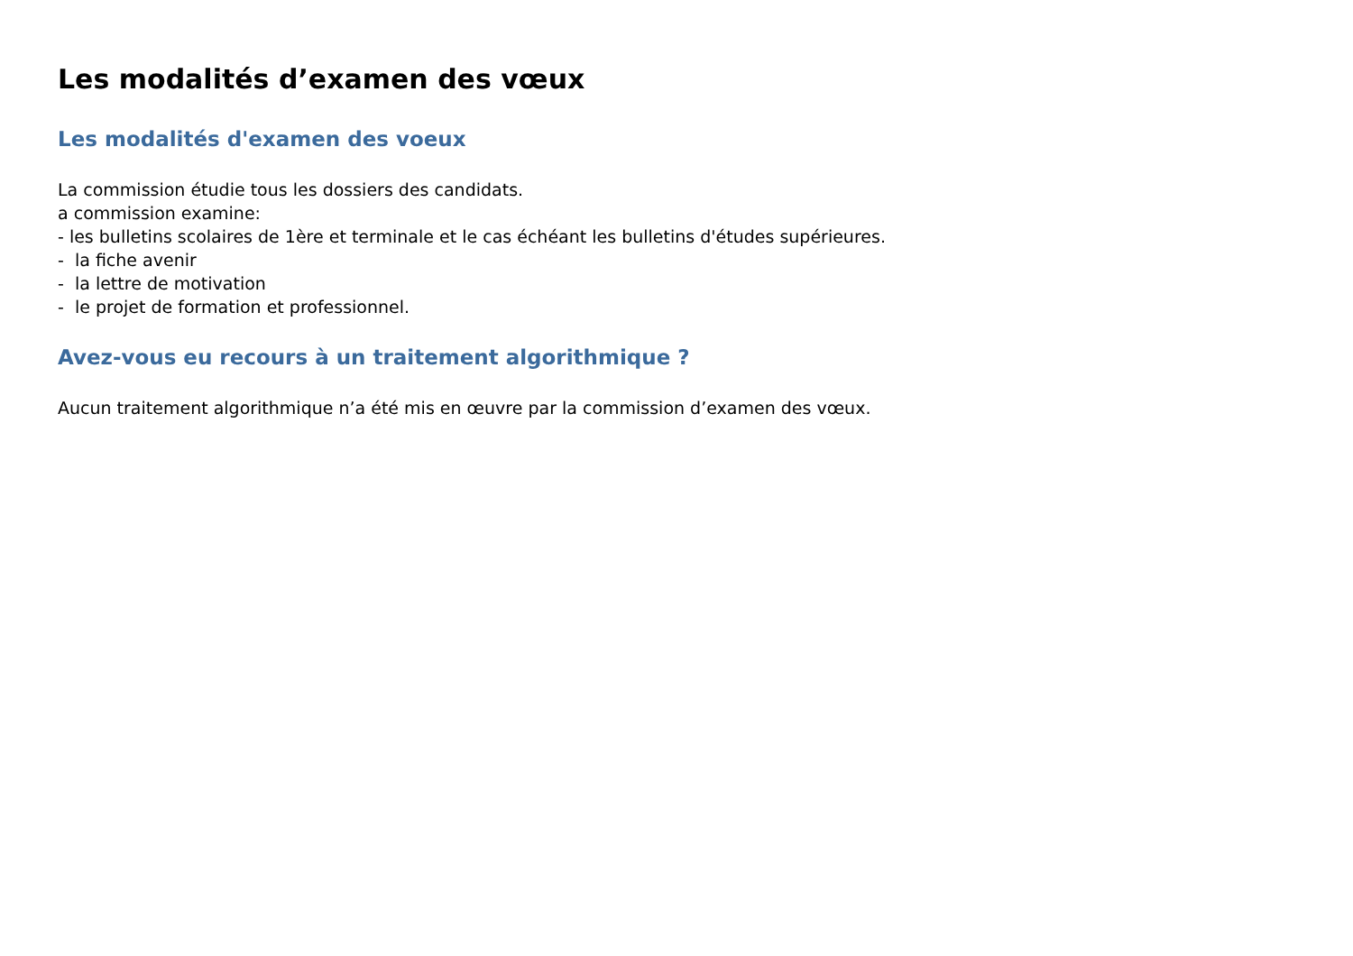Les modalités d’examen des vœux
Les modalités d'examen des voeux
La commission étudie tous les dossiers des candidats.
a commission examine:
- les bulletins scolaires de 1ère et terminale et le cas échéant les bulletins d'études supérieures.
- la fiche avenir
- la lettre de motivation
- le projet de formation et professionnel.
Avez-vous eu recours à un traitement algorithmique ?
Aucun traitement algorithmique n’a été mis en œuvre par la commission d’examen des vœux.